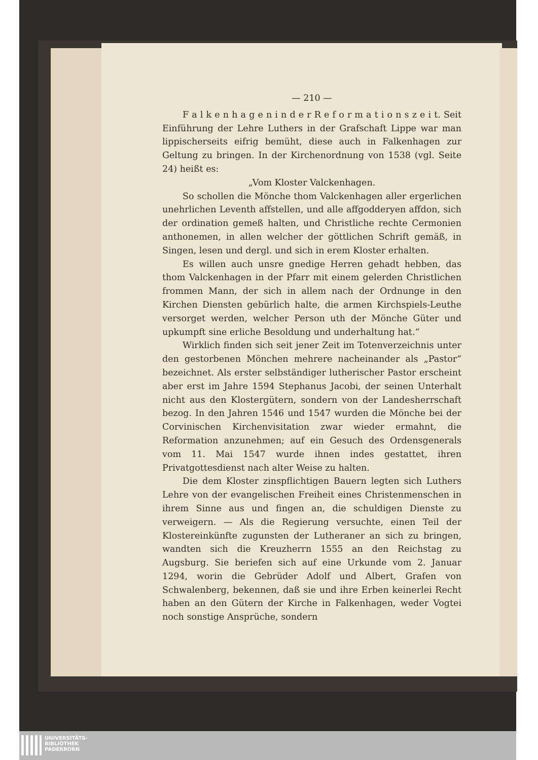— 210 —
F a l k e n h a g e n i n d e r R e f o r m a t i o n s z e i t. Seit Einführung der Lehre Luthers in der Grafschaft Lippe war man lippischerseits eifrig bemüht, diese auch in Falkenhagen zur Geltung zu bringen. In der Kirchenordnung von 1538 (vgl. Seite 24) heißt es:
„Vom Kloster Valckenhagen.
So schollen die Mönche thom Valckenhagen aller ergerlichen unehrlichen Leventh affstellen, und alle affgodderyen affdon, sich der ordination gemeß halten, und Christliche rechte Cermonien anthonemen, in allen welcher der göttlichen Schrift gemäß, in Singen, lesen und dergl. und sich in erem Kloster erhalten.
Es willen auch unsre gnedige Herren gehadt hebben, das thom Valckenhagen in der Pfarr mit einem gelerden Christlichen frommen Mann, der sich in allem nach der Ordnunge in den Kirchen Diensten gebürlich halte, die armen Kirchspiels-Leuthe versorget werden, welcher Person uth der Mönche Güter und upkumpft sine erliche Besoldung und underhaltung hat.“
Wirklich finden sich seit jener Zeit im Totenverzeichnis unter den gestorbenen Mönchen mehrere nacheinander als „Pastor“ bezeichnet. Als erster selbständiger lutherischer Pastor erscheint aber erst im Jahre 1594 Stephanus Jacobi, der seinen Unterhalt nicht aus den Klostergütern, sondern von der Landesherrschaft bezog. In den Jahren 1546 und 1547 wurden die Mönche bei der Corvinischen Kirchenvisitation zwar wieder ermahnt, die Reformation anzunehmen; auf ein Gesuch des Ordensgenerals vom 11. Mai 1547 wurde ihnen indes gestattet, ihren Privatgottesdienst nach alter Weise zu halten.
Die dem Kloster zinspflichtigen Bauern legten sich Luthers Lehre von der evangelischen Freiheit eines Christenmenschen in ihrem Sinne aus und fingen an, die schuldigen Dienste zu verweigern. — Als die Regierung versuchte, einen Teil der Klostereinkünfte zugunsten der Lutheraner an sich zu bringen, wandten sich die Kreuzherrn 1555 an den Reichstag zu Augsburg. Sie beriefen sich auf eine Urkunde vom 2. Januar 1294, worin die Gebrüder Adolf und Albert, Grafen von Schwalenberg, bekennen, daß sie und ihre Erben keinerlei Recht haben an den Gütern der Kirche in Falkenhagen, weder Vogtei noch sonstige Ansprüche, sondern
UNIVERSITÄTS-
BIBLIOTHEK
PADERBORN